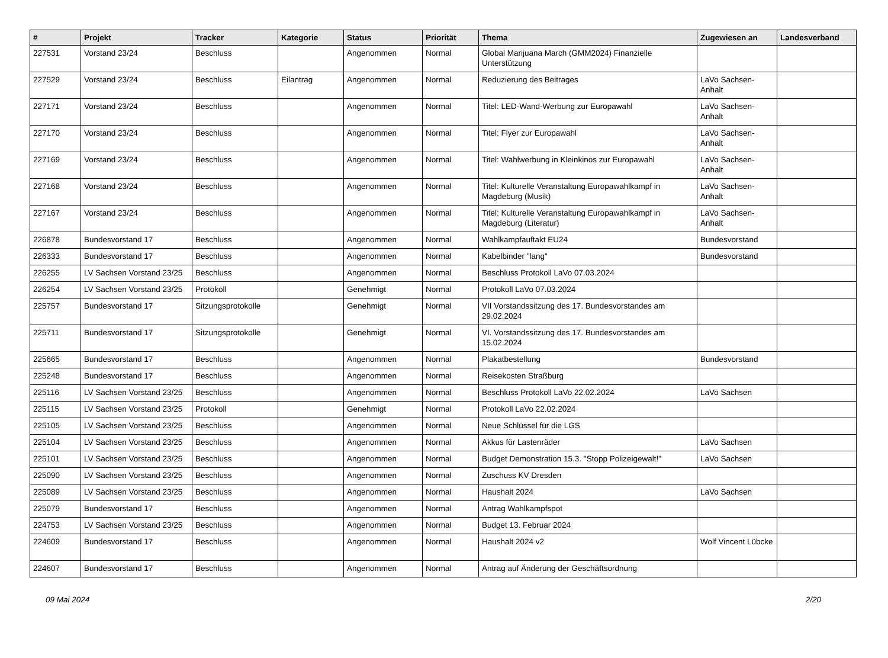| # | Projekt | Tracker | Kategorie | Status | Priorität | Thema | Zugewiesen an | Landesverband |
| --- | --- | --- | --- | --- | --- | --- | --- | --- |
| 227531 | Vorstand 23/24 | Beschluss | | Angenommen | Normal | Global Marijuana March (GMM2024) Finanzielle Unterstützung | | |
| 227529 | Vorstand 23/24 | Beschluss | Eilantrag | Angenommen | Normal | Reduzierung des Beitrages | LaVo Sachsen-Anhalt | |
| 227171 | Vorstand 23/24 | Beschluss | | Angenommen | Normal | Titel: LED-Wand-Werbung zur Europawahl | LaVo Sachsen-Anhalt | |
| 227170 | Vorstand 23/24 | Beschluss | | Angenommen | Normal | Titel: Flyer zur Europawahl | LaVo Sachsen-Anhalt | |
| 227169 | Vorstand 23/24 | Beschluss | | Angenommen | Normal | Titel: Wahlwerbung in Kleinkinos zur Europawahl | LaVo Sachsen-Anhalt | |
| 227168 | Vorstand 23/24 | Beschluss | | Angenommen | Normal | Titel: Kulturelle Veranstaltung Europawahlkampf in Magdeburg (Musik) | LaVo Sachsen-Anhalt | |
| 227167 | Vorstand 23/24 | Beschluss | | Angenommen | Normal | Titel: Kulturelle Veranstaltung Europawahlkampf in Magdeburg (Literatur) | LaVo Sachsen-Anhalt | |
| 226878 | Bundesvorstand 17 | Beschluss | | Angenommen | Normal | Wahlkampfauftakt EU24 | Bundesvorstand | |
| 226333 | Bundesvorstand 17 | Beschluss | | Angenommen | Normal | Kabelbinder "lang" | Bundesvorstand | |
| 226255 | LV Sachsen Vorstand 23/25 | Beschluss | | Angenommen | Normal | Beschluss Protokoll LaVo 07.03.2024 | | |
| 226254 | LV Sachsen Vorstand 23/25 | Protokoll | | Genehmigt | Normal | Protokoll LaVo 07.03.2024 | | |
| 225757 | Bundesvorstand 17 | Sitzungsprotokolle | | Genehmigt | Normal | VII Vorstandssitzung des 17. Bundesvorstandes am 29.02.2024 | | |
| 225711 | Bundesvorstand 17 | Sitzungsprotokolle | | Genehmigt | Normal | VI. Vorstandssitzung des 17. Bundesvorstandes am 15.02.2024 | | |
| 225665 | Bundesvorstand 17 | Beschluss | | Angenommen | Normal | Plakatbestellung | Bundesvorstand | |
| 225248 | Bundesvorstand 17 | Beschluss | | Angenommen | Normal | Reisekosten Straßburg | | |
| 225116 | LV Sachsen Vorstand 23/25 | Beschluss | | Angenommen | Normal | Beschluss Protokoll LaVo 22.02.2024 | LaVo Sachsen | |
| 225115 | LV Sachsen Vorstand 23/25 | Protokoll | | Genehmigt | Normal | Protokoll LaVo 22.02.2024 | | |
| 225105 | LV Sachsen Vorstand 23/25 | Beschluss | | Angenommen | Normal | Neue Schlüssel für die LGS | | |
| 225104 | LV Sachsen Vorstand 23/25 | Beschluss | | Angenommen | Normal | Akkus für Lastenräder | LaVo Sachsen | |
| 225101 | LV Sachsen Vorstand 23/25 | Beschluss | | Angenommen | Normal | Budget Demonstration 15.3. "Stopp Polizeigewalt!" | LaVo Sachsen | |
| 225090 | LV Sachsen Vorstand 23/25 | Beschluss | | Angenommen | Normal | Zuschuss KV Dresden | | |
| 225089 | LV Sachsen Vorstand 23/25 | Beschluss | | Angenommen | Normal | Haushalt 2024 | LaVo Sachsen | |
| 225079 | Bundesvorstand 17 | Beschluss | | Angenommen | Normal | Antrag Wahlkampfspot | | |
| 224753 | LV Sachsen Vorstand 23/25 | Beschluss | | Angenommen | Normal | Budget 13. Februar 2024 | | |
| 224609 | Bundesvorstand 17 | Beschluss | | Angenommen | Normal | Haushalt 2024 v2 | Wolf Vincent Lübcke | |
| 224607 | Bundesvorstand 17 | Beschluss | | Angenommen | Normal | Antrag auf Änderung der Geschäftsordnung | | |
09 Mai 2024 2/20